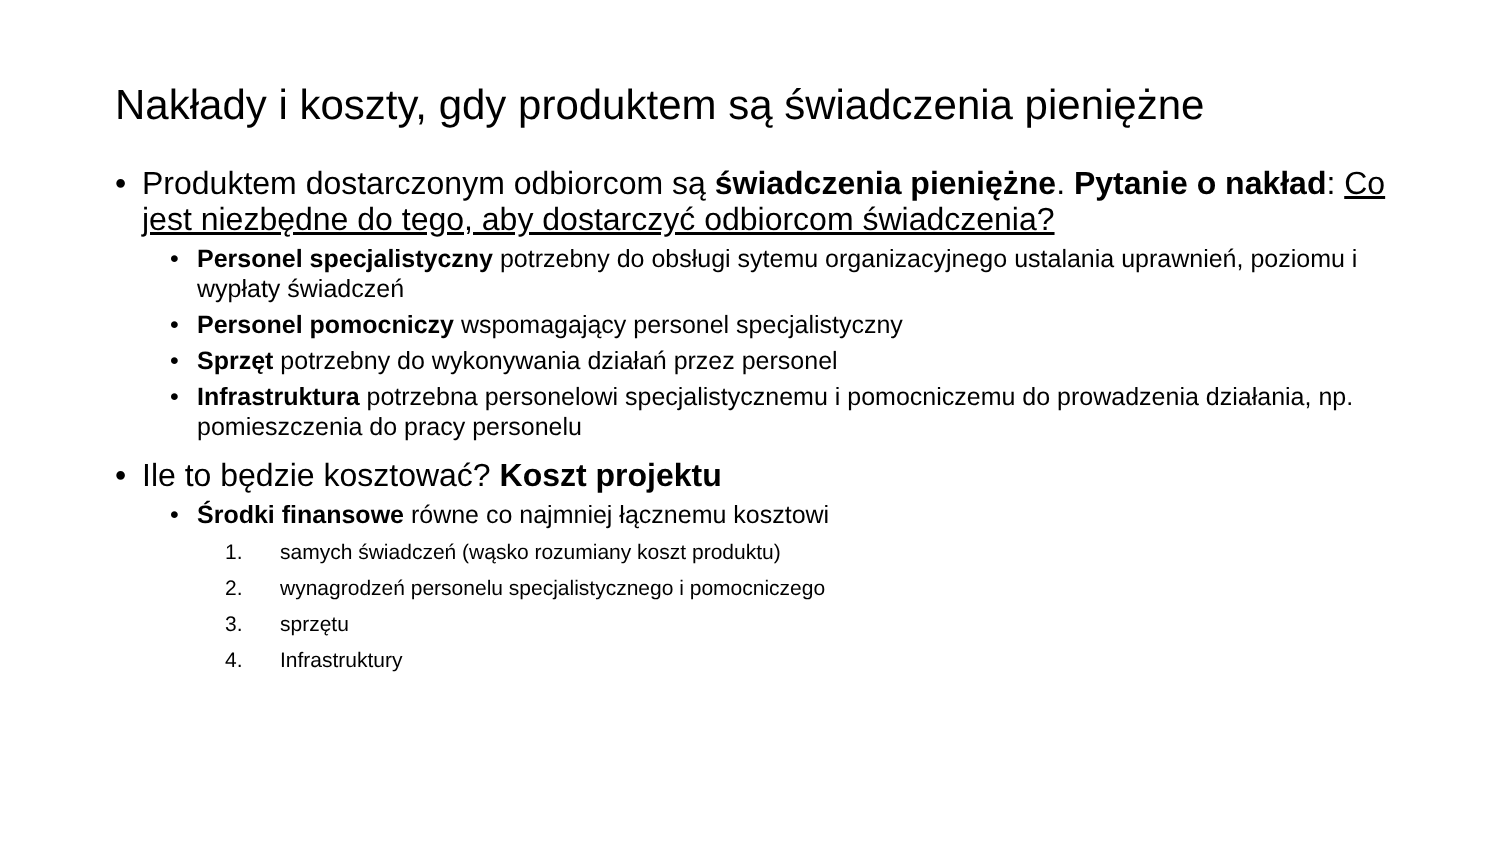Nakłady i koszty, gdy produktem są świadczenia pieniężne
• Produktem dostarczonym odbiorcom są świadczenia pieniężne. Pytanie o nakład: Co jest niezbędne do tego, aby dostarczyć odbiorcom świadczenia?
• Personel specjalistyczny potrzebny do obsługi sytemu organizacyjnego ustalania uprawnień, poziomu i wypłaty świadczeń
• Personel pomocniczy wspomagający personel specjalistyczny
• Sprzęt potrzebny do wykonywania działań przez personel
• Infrastruktura potrzebna personelowi specjalistycznemu i pomocniczemu do prowadzenia działania, np. pomieszczenia do pracy personelu
• Ile to będzie kosztować? Koszt projektu
• Środki finansowe równe co najmniej łącznemu kosztowi
1. samych świadczeń (wąsko rozumiany koszt produktu)
2. wynagrodzeń personelu specjalistycznego i pomocniczego
3. sprzętu
4. Infrastruktury